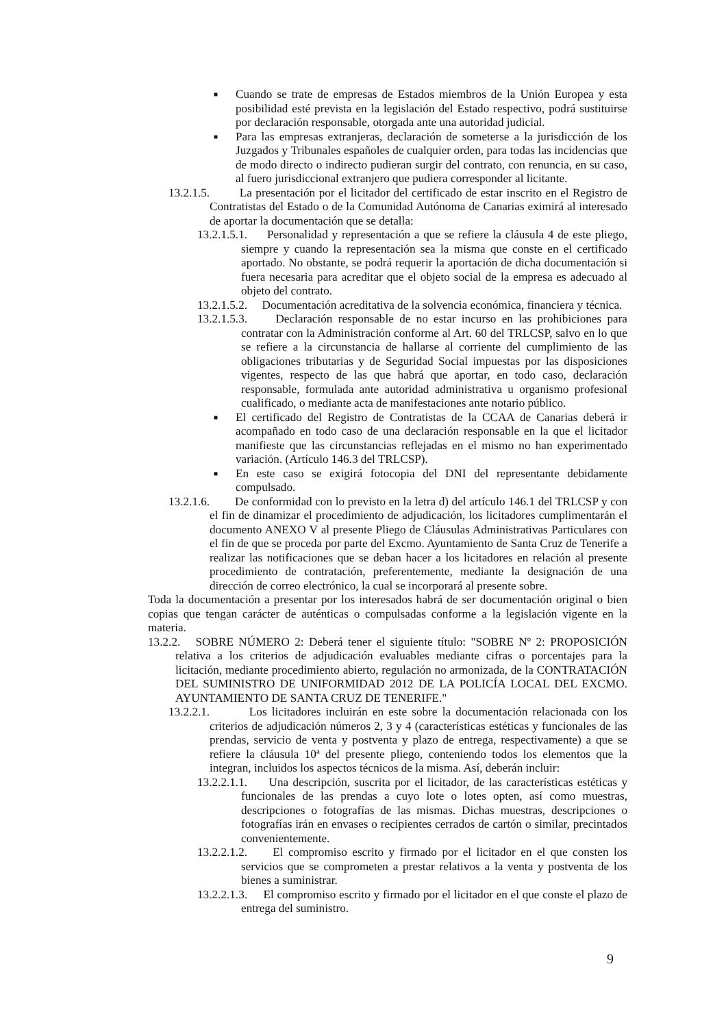■ Cuando se trate de empresas de Estados miembros de la Unión Europea y esta posibilidad esté prevista en la legislación del Estado respectivo, podrá sustituirse por declaración responsable, otorgada ante una autoridad judicial.
■ Para las empresas extranjeras, declaración de someterse a la jurisdicción de los Juzgados y Tribunales españoles de cualquier orden, para todas las incidencias que de modo directo o indirecto pudieran surgir del contrato, con renuncia, en su caso, al fuero jurisdiccional extranjero que pudiera corresponder al licitante.
13.2.1.5. La presentación por el licitador del certificado de estar inscrito en el Registro de Contratistas del Estado o de la Comunidad Autónoma de Canarias eximirá al interesado de aportar la documentación que se detalla:
13.2.1.5.1. Personalidad y representación a que se refiere la cláusula 4 de este pliego, siempre y cuando la representación sea la misma que conste en el certificado aportado. No obstante, se podrá requerir la aportación de dicha documentación si fuera necesaria para acreditar que el objeto social de la empresa es adecuado al objeto del contrato.
13.2.1.5.2. Documentación acreditativa de la solvencia económica, financiera y técnica.
13.2.1.5.3. Declaración responsable de no estar incurso en las prohibiciones para contratar con la Administración conforme al Art. 60 del TRLCSP, salvo en lo que se refiere a la circunstancia de hallarse al corriente del cumplimiento de las obligaciones tributarias y de Seguridad Social impuestas por las disposiciones vigentes, respecto de las que habrá que aportar, en todo caso, declaración responsable, formulada ante autoridad administrativa u organismo profesional cualificado, o mediante acta de manifestaciones ante notario público.
■ El certificado del Registro de Contratistas de la CCAA de Canarias deberá ir acompañado en todo caso de una declaración responsable en la que el licitador manifieste que las circunstancias reflejadas en el mismo no han experimentado variación. (Artículo 146.3 del TRLCSP).
■ En este caso se exigirá fotocopia del DNI del representante debidamente compulsado.
13.2.1.6. De conformidad con lo previsto en la letra d) del artículo 146.1 del TRLCSP y con el fin de dinamizar el procedimiento de adjudicación, los licitadores cumplimentarán el documento ANEXO V al presente Pliego de Cláusulas Administrativas Particulares con el fin de que se proceda por parte del Excmo. Ayuntamiento de Santa Cruz de Tenerife a realizar las notificaciones que se deban hacer a los licitadores en relación al presente procedimiento de contratación, preferentemente, mediante la designación de una dirección de correo electrónico, la cual se incorporará al presente sobre.
Toda la documentación a presentar por los interesados habrá de ser documentación original o bien copias que tengan carácter de auténticas o compulsadas conforme a la legislación vigente en la materia.
13.2.2. SOBRE NÚMERO 2: Deberá tener el siguiente título: "SOBRE Nº 2: PROPOSICIÓN relativa a los criterios de adjudicación evaluables mediante cifras o porcentajes para la licitación, mediante procedimiento abierto, regulación no armonizada, de la CONTRATACIÓN DEL SUMINISTRO DE UNIFORMIDAD 2012 DE LA POLICÍA LOCAL DEL EXCMO. AYUNTAMIENTO DE SANTA CRUZ DE TENERIFE."
13.2.2.1. Los licitadores incluirán en este sobre la documentación relacionada con los criterios de adjudicación números 2, 3 y 4 (características estéticas y funcionales de las prendas, servicio de venta y postventa y plazo de entrega, respectivamente) a que se refiere la cláusula 10ª del presente pliego, conteniendo todos los elementos que la integran, incluidos los aspectos técnicos de la misma. Así, deberán incluir:
13.2.2.1.1. Una descripción, suscrita por el licitador, de las características estéticas y funcionales de las prendas a cuyo lote o lotes opten, así como muestras, descripciones o fotografías de las mismas. Dichas muestras, descripciones o fotografías irán en envases o recipientes cerrados de cartón o similar, precintados convenientemente.
13.2.2.1.2. El compromiso escrito y firmado por el licitador en el que consten los servicios que se comprometen a prestar relativos a la venta y postventa de los bienes a suministrar.
13.2.2.1.3. El compromiso escrito y firmado por el licitador en el que conste el plazo de entrega del suministro.
9